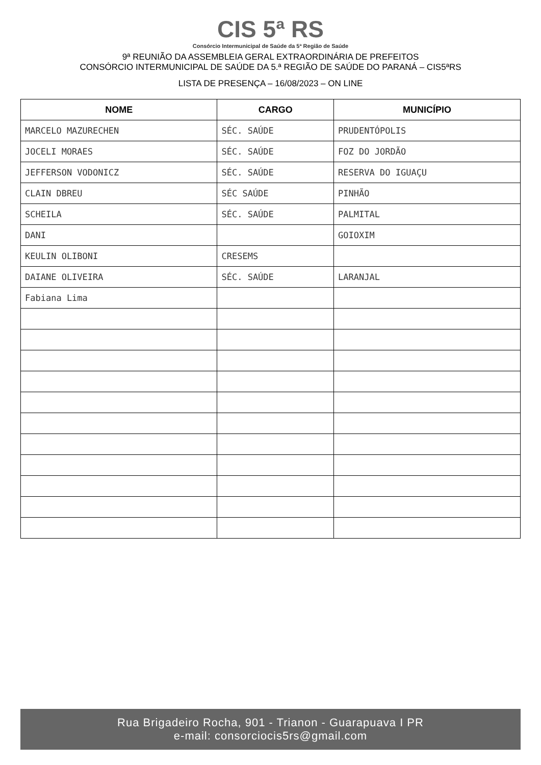CIS 5ª RS
Consórcio Intermunicipal de Saúde da 5ª Região de Saúde
9ª REUNIÃO DA ASSEMBLEIA GERAL EXTRAORDINÁRIA DE PREFEITOS
CONSÓRCIO INTERMUNICIPAL DE SAÚDE DA 5.ª REGIÃO DE SAÚDE DO PARANÁ – CIS5ªRS
LISTA DE PRESENÇA – 16/08/2023 – ON LINE
| NOME | CARGO | MUNICÍPIO |
| --- | --- | --- |
| MARCELO MAZURECHEN | SÉC. SAÚDE | PRUDENTÓPOLIS |
| JOCELI MORAES | SÉC. SAÚDE | FOZ DO JORDÃO |
| JEFFERSON VODONICZ | SÉC. SAÚDE | RESERVA DO IGUAÇU |
| CLAIN DBREU | SÉC SAÚDE | PINHÃO |
| SCHEILA | SÉC. SAÚDE | PALMITAL |
| DANI | | GOIOXIM |
| KEULIN OLIBONI | CRESEMS | |
| DAIANE OLIVEIRA | SÉC. SAÚDE | LARANJAL |
| Fabiana Lima | | |
Rua Brigadeiro Rocha, 901 - Trianon - Guarapuava I PR
e-mail: consorciocis5rs@gmail.com